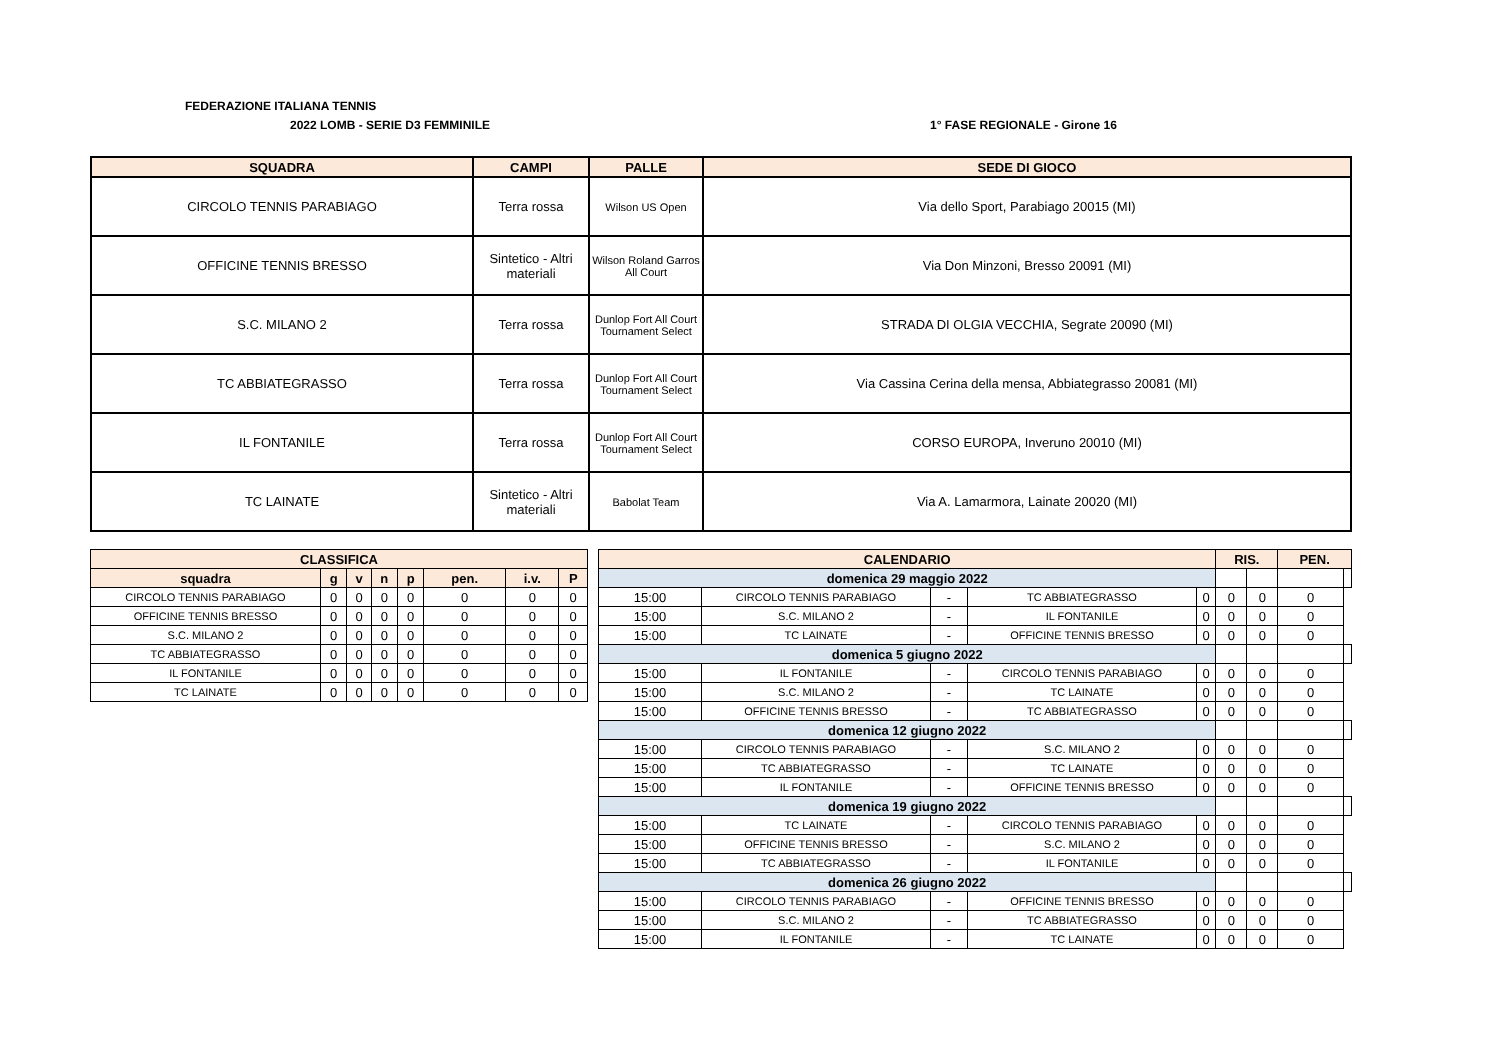FEDERAZIONE ITALIANA TENNIS
2022 LOMB - SERIE D3 FEMMINILE 1° FASE REGIONALE - Girone 16
| SQUADRA | CAMPI | PALLE | SEDE DI GIOCO |
| --- | --- | --- | --- |
| CIRCOLO TENNIS PARABIAGO | Terra rossa | Wilson US Open | Via dello Sport, Parabiago 20015 (MI) |
| OFFICINE TENNIS BRESSO | Sintetico - Altri materiali | Wilson Roland Garros All Court | Via Don Minzoni, Bresso 20091 (MI) |
| S.C. MILANO 2 | Terra rossa | Dunlop Fort All Court Tournament Select | STRADA DI OLGIA VECCHIA, Segrate 20090 (MI) |
| TC ABBIATEGRASSO | Terra rossa | Dunlop Fort All Court Tournament Select | Via Cassina Cerina della mensa, Abbiategrasso 20081 (MI) |
| IL FONTANILE | Terra rossa | Dunlop Fort All Court Tournament Select | CORSO EUROPA, Inveruno 20010 (MI) |
| TC LAINATE | Sintetico - Altri materiali | Babolat Team | Via A. Lamarmora, Lainate 20020 (MI) |
| CLASSIFICA | | | | | | | |
| --- | --- | --- | --- | --- | --- | --- | --- |
| squadra | g | v | n | p | pen. | i.v. | P |
| CIRCOLO TENNIS PARABIAGO | 0 | 0 | 0 | 0 | 0 | 0 | 0 |
| OFFICINE TENNIS BRESSO | 0 | 0 | 0 | 0 | 0 | 0 | 0 |
| S.C. MILANO 2 | 0 | 0 | 0 | 0 | 0 | 0 | 0 |
| TC ABBIATEGRASSO | 0 | 0 | 0 | 0 | 0 | 0 | 0 |
| IL FONTANILE | 0 | 0 | 0 | 0 | 0 | 0 | 0 |
| TC LAINATE | 0 | 0 | 0 | 0 | 0 | 0 | 0 |
| CALENDARIO | | | | | RIS. | | PEN. | |
| --- | --- | --- | --- | --- | --- | --- | --- | --- |
| domenica 29 maggio 2022 | | | | | | | | |
| 15:00 | CIRCOLO TENNIS PARABIAGO | - | TC ABBIATEGRASSO | 0 | 0 | 0 | 0 | |
| 15:00 | S.C. MILANO 2 | - | IL FONTANILE | 0 | 0 | 0 | 0 | |
| 15:00 | TC LAINATE | - | OFFICINE TENNIS BRESSO | 0 | 0 | 0 | 0 | |
| domenica 5 giugno 2022 | | | | | | | | |
| 15:00 | IL FONTANILE | - | CIRCOLO TENNIS PARABIAGO | 0 | 0 | 0 | 0 | |
| 15:00 | S.C. MILANO 2 | - | TC LAINATE | 0 | 0 | 0 | 0 | |
| 15:00 | OFFICINE TENNIS BRESSO | - | TC ABBIATEGRASSO | 0 | 0 | 0 | 0 | |
| domenica 12 giugno 2022 | | | | | | | | |
| 15:00 | CIRCOLO TENNIS PARABIAGO | - | S.C. MILANO 2 | 0 | 0 | 0 | 0 | |
| 15:00 | TC ABBIATEGRASSO | - | TC LAINATE | 0 | 0 | 0 | 0 | |
| 15:00 | IL FONTANILE | - | OFFICINE TENNIS BRESSO | 0 | 0 | 0 | 0 | |
| domenica 19 giugno 2022 | | | | | | | | |
| 15:00 | TC LAINATE | - | CIRCOLO TENNIS PARABIAGO | 0 | 0 | 0 | 0 | |
| 15:00 | OFFICINE TENNIS BRESSO | - | S.C. MILANO 2 | 0 | 0 | 0 | 0 | |
| 15:00 | TC ABBIATEGRASSO | - | IL FONTANILE | 0 | 0 | 0 | 0 | |
| domenica 26 giugno 2022 | | | | | | | | |
| 15:00 | CIRCOLO TENNIS PARABIAGO | - | OFFICINE TENNIS BRESSO | 0 | 0 | 0 | 0 | |
| 15:00 | S.C. MILANO 2 | - | TC ABBIATEGRASSO | 0 | 0 | 0 | 0 | |
| 15:00 | IL FONTANILE | - | TC LAINATE | 0 | 0 | 0 | 0 | |